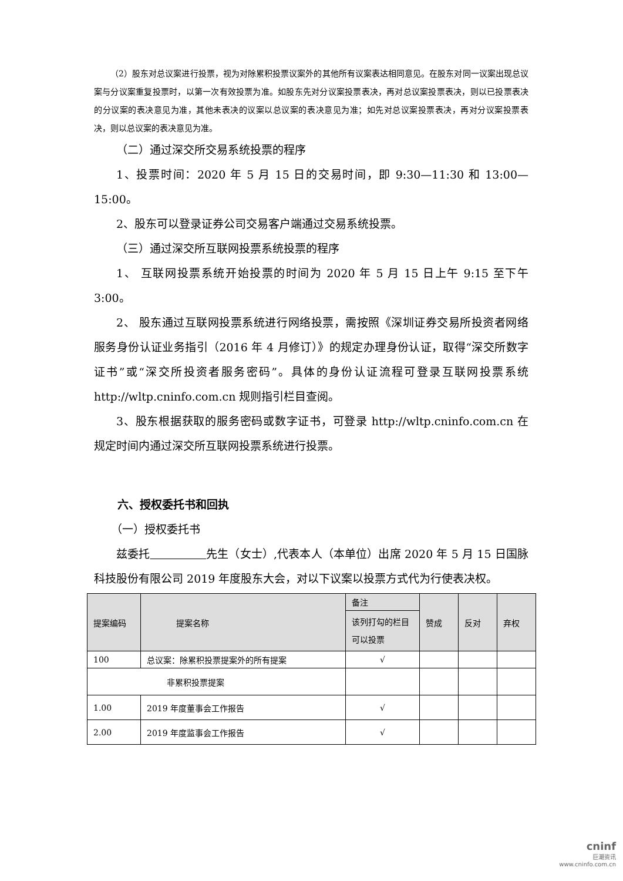（2）股东对总议案进行投票，视为对除累积投票议案外的其他所有议案表达相同意见。在股东对同一议案出现总议案与分议案重复投票时，以第一次有效投票为准。如股东先对分议案投票表决，再对总议案投票表决，则以已投票表决的分议案的表决意见为准，其他未表决的议案以总议案的表决意见为准；如先对总议案投票表决，再对分议案投票表决，则以总议案的表决意见为准。
（二）通过深交所交易系统投票的程序
1、投票时间：2020 年 5 月 15 日的交易时间，即 9:30—11:30 和 13:00—15:00。
2、股东可以登录证券公司交易客户端通过交易系统投票。
（三）通过深交所互联网投票系统投票的程序
1、 互联网投票系统开始投票的时间为 2020 年 5 月 15 日上午 9:15 至下午 3:00。
2、 股东通过互联网投票系统进行网络投票，需按照《深圳证券交易所投资者网络服务身份认证业务指引（2016 年 4 月修订）》的规定办理身份认证，取得“深交所数字证书”或“深交所投资者服务密码”。具体的身份认证流程可登录互联网投票系统 http://wltp.cninfo.com.cn 规则指引栏目查阅。
3、股东根据获取的服务密码或数字证书，可登录 http://wltp.cninfo.com.cn 在规定时间内通过深交所互联网投票系统进行投票。
六、授权委托书和回执
（一）授权委托书
兹委托　　　　　 先生（女士）,代表本人（本单位）出席 2020 年 5 月 15 日国脉科技股份有限公司 2019 年度股东大会，对以下议案以投票方式代为行使表决权。
| 提案编码 | 提案名称 | 备注 | 赞成 | 反对 | 弃权 |
| --- | --- | --- | --- | --- | --- |
| | | 该列打勾的栏目可以投票 | | | |
| 100 | 总议案：除累积投票提案外的所有提案 | √ | | | |
| 非累积投票提案 | | | | | |
| 1.00 | 2019 年度董事会工作报告 | √ | | | |
| 2.00 | 2019 年度监事会工作报告 | √ | | | |
cninf
巨潮资讯
www.cninfo.com.cn